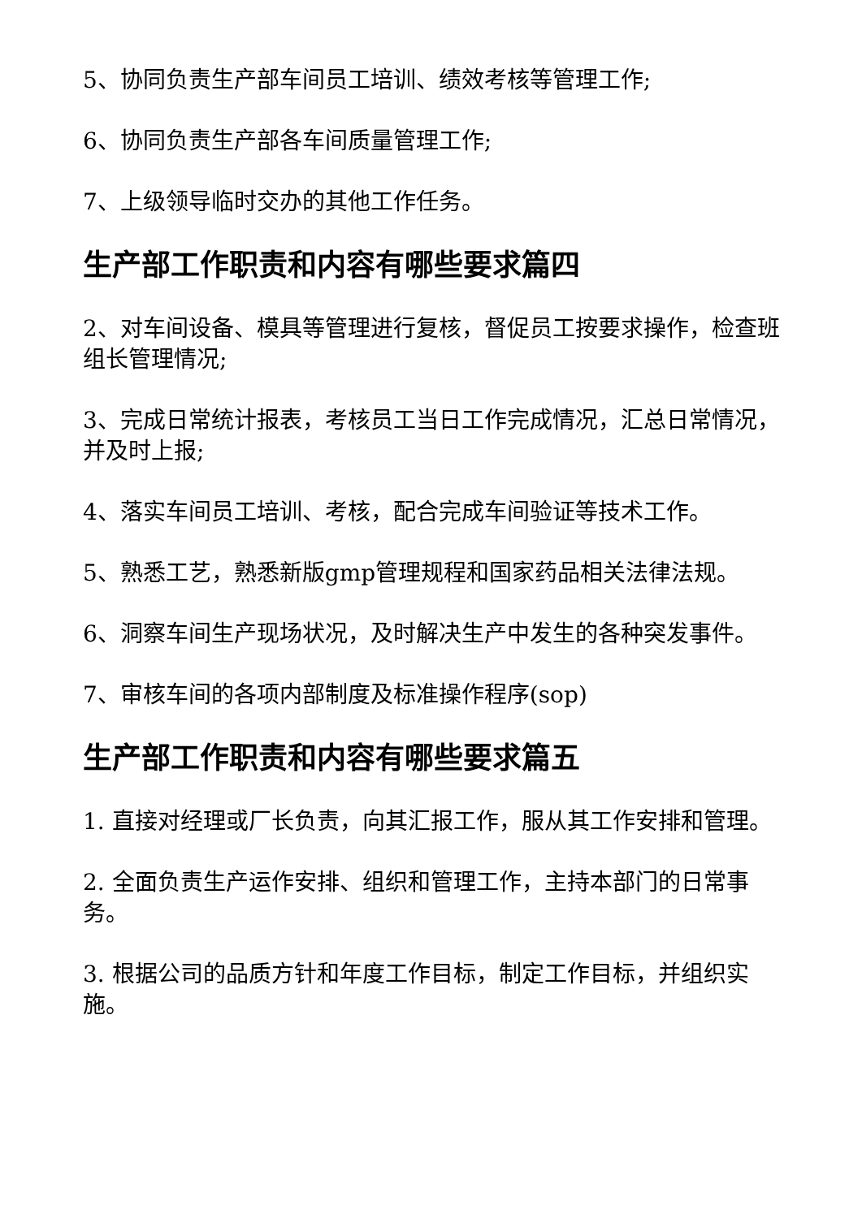5、协同负责生产部车间员工培训、绩效考核等管理工作;
6、协同负责生产部各车间质量管理工作;
7、上级领导临时交办的其他工作任务。
生产部工作职责和内容有哪些要求篇四
2、对车间设备、模具等管理进行复核，督促员工按要求操作，检查班组长管理情况;
3、完成日常统计报表，考核员工当日工作完成情况，汇总日常情况，并及时上报;
4、落实车间员工培训、考核，配合完成车间验证等技术工作。
5、熟悉工艺，熟悉新版gmp管理规程和国家药品相关法律法规。
6、洞察车间生产现场状况，及时解决生产中发生的各种突发事件。
7、审核车间的各项内部制度及标准操作程序(sop)
生产部工作职责和内容有哪些要求篇五
1. 直接对经理或厂长负责，向其汇报工作，服从其工作安排和管理。
2. 全面负责生产运作安排、组织和管理工作，主持本部门的日常事务。
3. 根据公司的品质方针和年度工作目标，制定工作目标，并组织实施。